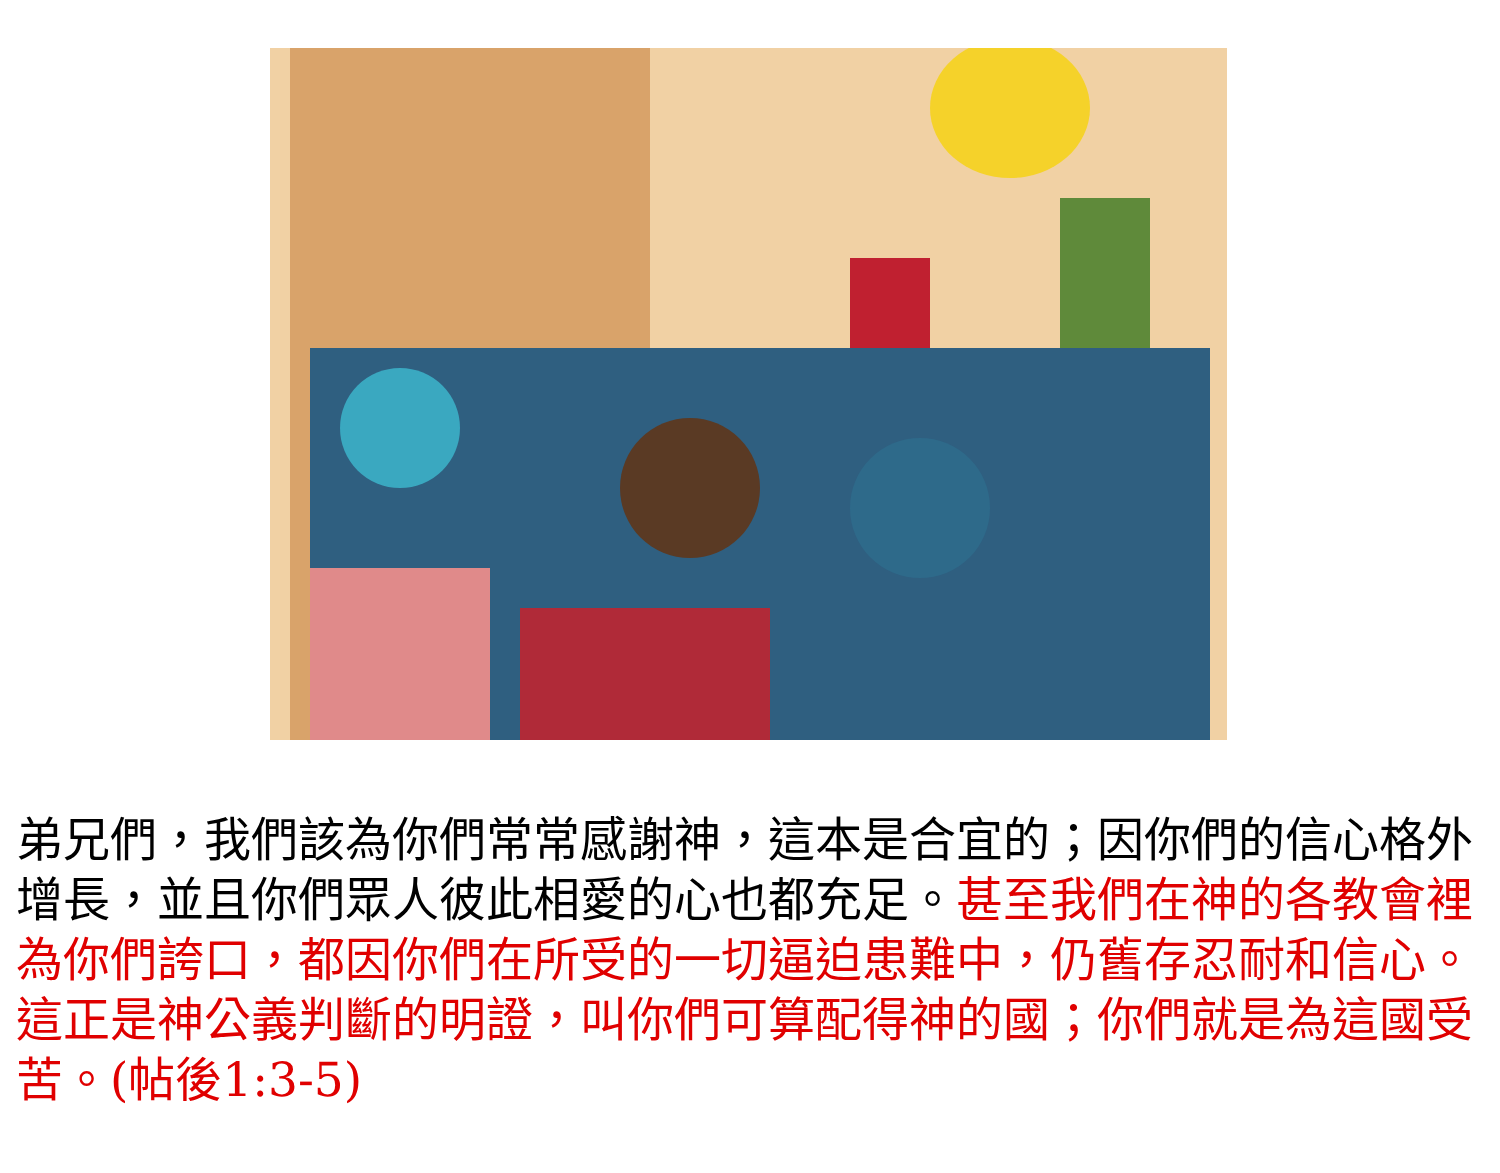弟兄們，我們該為你們常常感謝神，這本是合宜的；因你們的信心格外增長，並且你們眾人彼此相愛的心也都充足。甚至我們在神的各教會裡為你們誇口，都因你們在所受的一切逼迫患難中，仍舊存忍耐和信心。這正是神公義判斷的明證，叫你們可算配得神的國；你們就是為這國受苦。(帖後1:3-5)